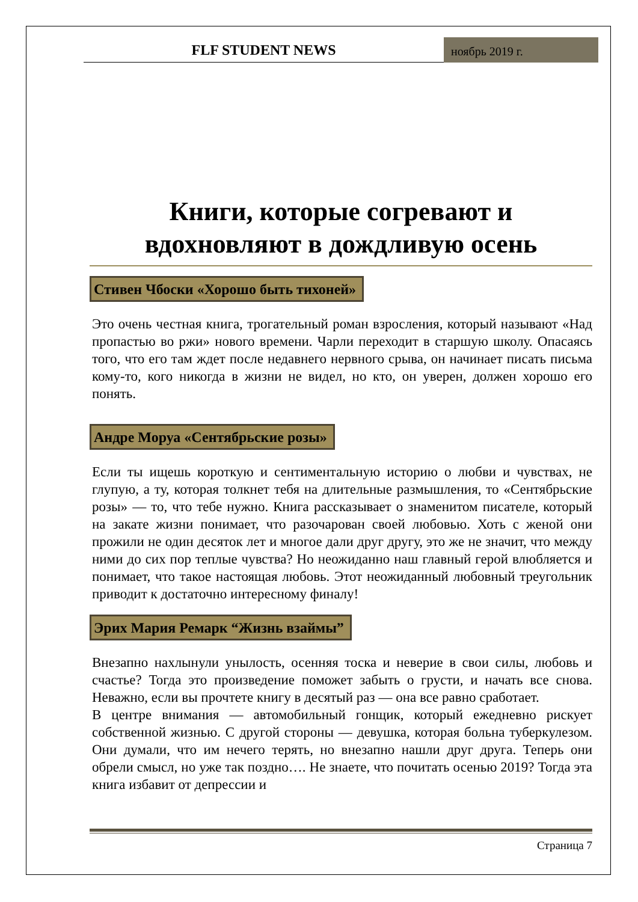FLF STUDENT NEWS
ноябрь 2019 г.
Книги, которые согревают и вдохновляют в дождливую осень
Стивен Чбоски «Хорошо быть тихоней»
Это очень честная книга, трогательный роман взросления, который называют «Над пропастью во ржи» нового времени. Чарли переходит в старшую школу. Опасаясь того, что его там ждет после недавнего нервного срыва, он начинает писать письма кому-то, кого никогда в жизни не видел, но кто, он уверен, должен хорошо его понять.
Андре Моруа «Сентябрьские розы»
Если ты ищешь короткую и сентиментальную историю о любви и чувствах, не глупую, а ту, которая толкнет тебя на длительные размышления, то «Сентябрьские розы» — то, что тебе нужно. Книга рассказывает о знаменитом писателе, который на закате жизни понимает, что разочарован своей любовью. Хоть с женой они прожили не один десяток лет и многое дали друг другу, это же не значит, что между ними до сих пор теплые чувства? Но неожиданно наш главный герой влюбляется и понимает, что такое настоящая любовь. Этот неожиданный любовный треугольник приводит к достаточно интересному финалу!
Эрих Мария Ремарк “Жизнь взаймы”
Внезапно нахлынули унылость, осенняя тоска и неверие в свои силы, любовь и счастье? Тогда это произведение поможет забыть о грусти, и начать все снова. Неважно, если вы прочтете книгу в десятый раз — она все равно сработает.
В центре внимания — автомобильный гонщик, который ежедневно рискует собственной жизнью. С другой стороны — девушка, которая больна туберкулезом. Они думали, что им нечего терять, но внезапно нашли друг друга. Теперь они обрели смысл, но уже так поздно…. Не знаете, что почитать осенью 2019? Тогда эта книга избавит от депрессии и
Страница 7